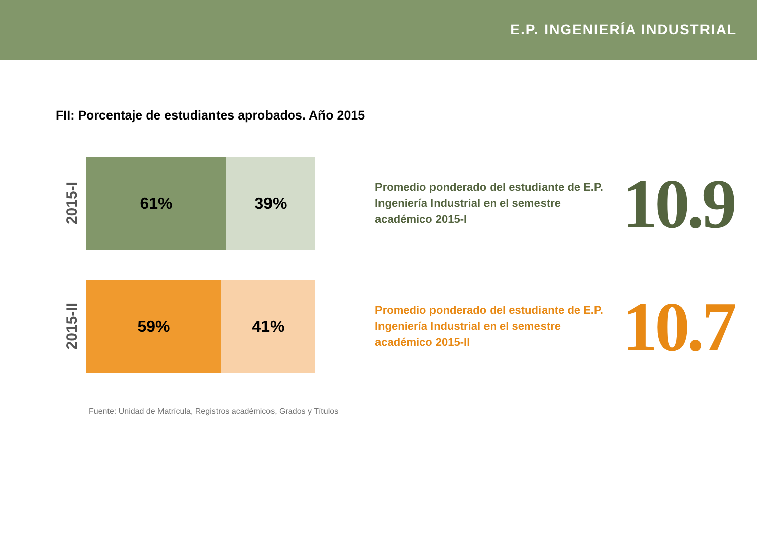E.P. INGENIERÍA INDUSTRIAL
FII: Porcentaje de estudiantes aprobados. Año 2015
2015-I
61% 39%
Promedio ponderado del estudiante de E.P. Ingeniería Industrial en el semestre académico 2015-I
10.9
2015-II
59% 41%
Promedio ponderado del estudiante de E.P. Ingeniería Industrial en el semestre académico 2015-II
10.7
Fuente: Unidad de Matrícula, Registros académicos, Grados y Títulos